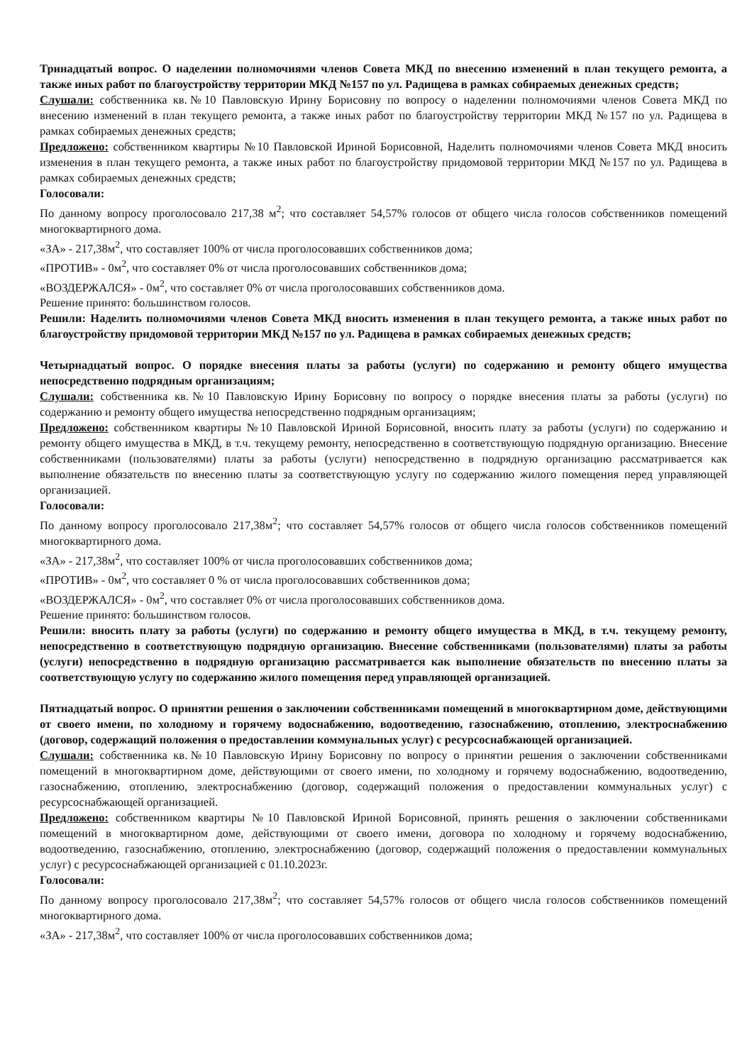Тринадцатый вопрос. О наделении полномочиями членов Совета МКД по внесению изменений в план текущего ремонта, а также иных работ по благоустройству территории МКД №157 по ул. Радищева в рамках собираемых денежных средств;
Слушали: собственника кв.№10 Павловскую Ирину Борисовну по вопросу о наделении полномочиями членов Совета МКД по внесению изменений в план текущего ремонта, а также иных работ по благоустройству территории МКД №157 по ул. Радищева в рамках собираемых денежных средств;
Предложено: собственником квартиры №10 Павловской Ириной Борисовной, Наделить полномочиями членов Совета МКД вносить изменения в план текущего ремонта, а также иных работ по благоустройству придомовой территории МКД №157 по ул. Радищева в рамках собираемых денежных средств;
Голосовали:
По данному вопросу проголосовало 217,38 м<sup>2</sup>; что составляет 54,57% голосов от общего числа голосов собственников помещений многоквартирного дома.
«ЗА» - 217,38м<sup>2</sup>, что составляет 100% от числа проголосовавших собственников дома;
«ПРОТИВ» - 0м<sup>2</sup>, что составляет 0% от числа проголосовавших собственников дома;
«ВОЗДЕРЖАЛСЯ» - 0м<sup>2</sup>, что составляет 0% от числа проголосовавших собственников дома.
Решение принято: большинством голосов.
Решили: Наделить полномочиями членов Совета МКД вносить изменения в план текущего ремонта, а также иных работ по благоустройству придомовой территории МКД №157 по ул. Радищева в рамках собираемых денежных средств;
Четырнадцатый вопрос. О порядке внесения платы за работы (услуги) по содержанию и ремонту общего имущества непосредственно подрядным организациям;
Слушали: собственника кв.№10 Павловскую Ирину Борисовну по вопросу о порядке внесения платы за работы (услуги) по содержанию и ремонту общего имущества непосредственно подрядным организациям;
Предложено: собственником квартиры №10 Павловской Ириной Борисовной, вносить плату за работы (услуги) по содержанию и ремонту общего имущества в МКД, в т.ч. текущему ремонту, непосредственно в соответствующую подрядную организацию. Внесение собственниками (пользователями) платы за работы (услуги) непосредственно в подрядную организацию рассматривается как выполнение обязательств по внесению платы за соответствующую услугу по содержанию жилого помещения перед управляющей организацией.
Голосовали:
По данному вопросу проголосовало 217,38м<sup>2</sup>; что составляет 54,57% голосов от общего числа голосов собственников помещений многоквартирного дома.
«ЗА» - 217,38м<sup>2</sup>, что составляет 100% от числа проголосовавших собственников дома;
«ПРОТИВ» - 0м<sup>2</sup>, что составляет 0 % от числа проголосовавших собственников дома;
«ВОЗДЕРЖАЛСЯ» - 0м<sup>2</sup>, что составляет 0% от числа проголосовавших собственников дома.
Решение принято: большинством голосов.
Решили: вносить плату за работы (услуги) по содержанию и ремонту общего имущества в МКД, в т.ч. текущему ремонту, непосредственно в соответствующую подрядную организацию. Внесение собственниками (пользователями) платы за работы (услуги) непосредственно в подрядную организацию рассматривается как выполнение обязательств по внесению платы за соответствующую услугу по содержанию жилого помещения перед управляющей организацией.
Пятнадцатый вопрос. О принятии решения о заключении собственниками помещений в многоквартирном доме, действующими от своего имени, по холодному и горячему водоснабжению, водоотведению, газоснабжению, отоплению, электроснабжению (договор, содержащий положения о предоставлении коммунальных услуг) с ресурсоснабжающей организацией.
Слушали: собственника кв.№10 Павловскую Ирину Борисовну по вопросу о принятии решения о заключении собственниками помещений в многоквартирном доме, действующими от своего имени, по холодному и горячему водоснабжению, водоотведению, газоснабжению, отоплению, электроснабжению (договор, содержащий положения о предоставлении коммунальных услуг) с ресурсоснабжающей организацией.
Предложено: собственником квартиры №10 Павловской Ириной Борисовной, принять решения о заключении собственниками помещений в многоквартирном доме, действующими от своего имени, договора по холодному и горячему водоснабжению, водоотведению, газоснабжению, отоплению, электроснабжению (договор, содержащий положения о предоставлении коммунальных услуг) с ресурсоснабжающей организацией с 01.10.2023г.
Голосовали:
По данному вопросу проголосовало 217,38м<sup>2</sup>; что составляет 54,57% голосов от общего числа голосов собственников помещений многоквартирного дома.
«ЗА» - 217,38м<sup>2</sup>, что составляет 100% от числа проголосовавших собственников дома;